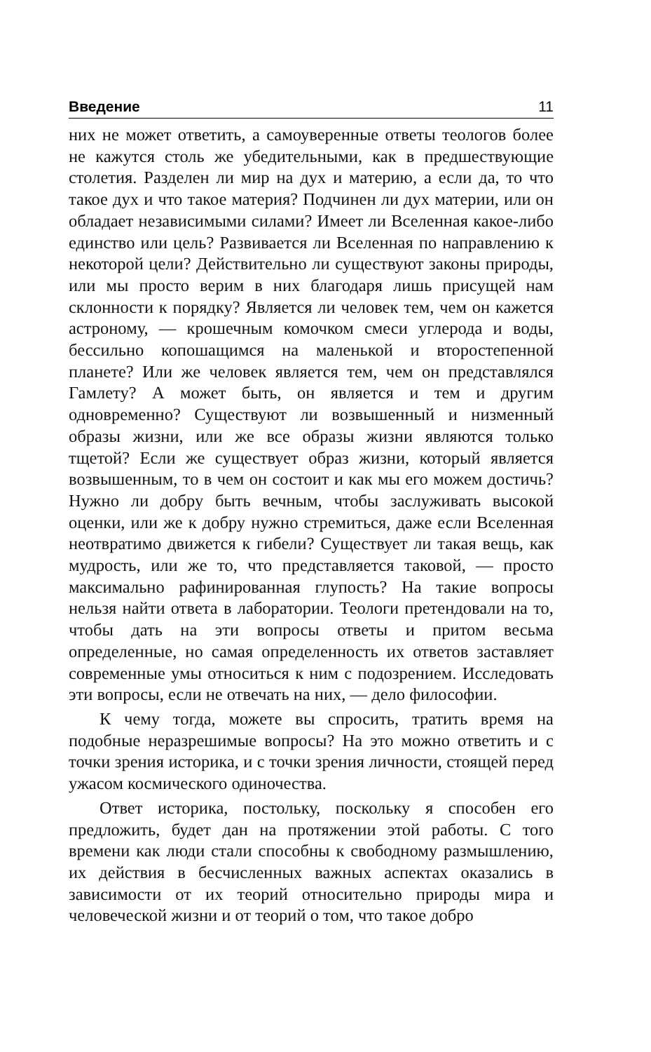Введение 11
них не может ответить, а самоуверенные ответы теологов более не кажутся столь же убедительными, как в предшествующие столетия. Разделен ли мир на дух и материю, а если да, то что такое дух и что такое материя? Подчинен ли дух материи, или он обладает независимыми силами? Имеет ли Вселенная какое-либо единство или цель? Развивается ли Вселенная по направлению к некоторой цели? Действительно ли существуют законы природы, или мы просто верим в них благодаря лишь присущей нам склонности к порядку? Является ли человек тем, чем он кажется астроному, — крошечным комочком смеси углерода и воды, бессильно копошащимся на маленькой и второстепенной планете? Или же человек является тем, чем он представлялся Гамлету? А может быть, он является и тем и другим одновременно? Существуют ли возвышенный и низменный образы жизни, или же все образы жизни являются только тщетой? Если же существует образ жизни, который является возвышенным, то в чем он состоит и как мы его можем достичь? Нужно ли добру быть вечным, чтобы заслуживать высокой оценки, или же к добру нужно стремиться, даже если Вселенная неотвратимо движется к гибели? Существует ли такая вещь, как мудрость, или же то, что представляется таковой, — просто максимально рафинированная глупость? На такие вопросы нельзя найти ответа в лаборатории. Теологи претендовали на то, чтобы дать на эти вопросы ответы и притом весьма определенные, но самая определенность их ответов заставляет современные умы относиться к ним с подозрением. Исследовать эти вопросы, если не отвечать на них, — дело философии.
К чему тогда, можете вы спросить, тратить время на подобные неразрешимые вопросы? На это можно ответить и с точки зрения историка, и с точки зрения личности, стоящей перед ужасом космического одиночества.
Ответ историка, постольку, поскольку я способен его предложить, будет дан на протяжении этой работы. С того времени как люди стали способны к свободному размышлению, их действия в бесчисленных важных аспектах оказались в зависимости от их теорий относительно природы мира и человеческой жизни и от теорий о том, что такое добро